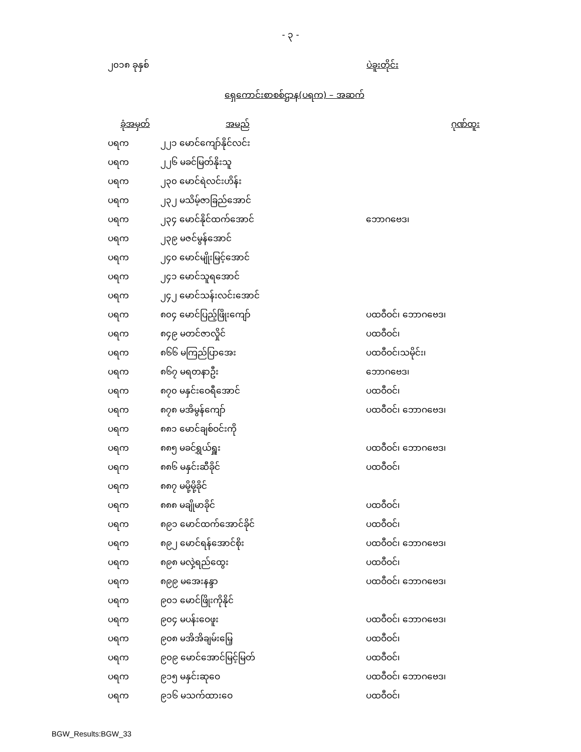- ၃ -
၂၀၁၈ ခုနှစ် ပဲခူးတိုင်း
ရှေကောင်းစာစစ်ဌာန(ပရက) – အဆက်
| ခုံအမှတ် | အမည် | ဂုဏ်ထူး |
| --- | --- | --- |
| ပရက | ၂၂၁ မောင်ကျော်နိုင်လင်း | |
| ပရက | ၂၂၆ မခင်မြတ်နိုးသူ | |
| ပရက | ၂၃၀ မောင်ရဲလင်းဟိန်း | |
| ပရက | ၂၃၂ မသိမ့်ဇာခြည်အောင် | |
| ပရက | ၂၃၄ မောင်နိုင်ထက်အောင် | ဘောဂဗေဒ၊ |
| ပရက | ၂၃၉ မဇင်မွန်အောင် | |
| ပရက | ၂၄၀ မောင်မျိုးမြင့်အောင် | |
| ပရက | ၂၄၁ မောင်သူရအောင် | |
| ပရက | ၂၄၂ မောင်သန်းလင်းအောင် | |
| ပရက | ၈၀၄ မောင်ပြည့်ဖြိုးကျော် | ပထဝီဝင်၊ ဘောဂဗေဒ၊ |
| ပရက | ၈၄၉ မတင်ဇာလှိုင် | ပထဝီဝင်၊ |
| ပရက | ၈၆၆ မကြည်ပြာအေး | ပထဝီဝင်၊သမိုင်း၊ |
| ပရက | ၈၆၇ မရတနာဦး | ဘောဂဗေဒ၊ |
| ပရက | ၈၇၀ မနှင်းဝေရီအောင် | ပထဝီဝင်၊ |
| ပရက | ၈၇၈ မအိမွန်ကျော် | ပထဝီဝင်၊ ဘောဂဗေဒ၊ |
| ပရက | ၈၈၁ မောင်ချစ်ဝင်းကို | |
| ပရက | ၈၈၅ မခင်ရွှယ်ရှူး | ပထဝီဝင်၊ ဘောဂဗေဒ၊ |
| ပရက | ၈၈၆ မနှင်းဆီခိုင် | ပထဝီဝင်၊ |
| ပရက | ၈၈၇ မမို့မို့ခိုင် | |
| ပရက | ၈၈၈ မချိုမာခိုင် | ပထဝီဝင်၊ |
| ပရက | ၈၉၁ မောင်ထက်အောင်ခိုင် | ပထဝီဝင်၊ |
| ပရက | ၈၉၂ မောင်ရန်အောင်စိုး | ပထဝီဝင်၊ ဘောဂဗေဒ၊ |
| ပရက | ၈၉၈ မလှဲ့ရည်ထွေး | ပထဝီဝင်၊ |
| ပရက | ၈၉၉ မအေးနန္ဒာ | ပထဝီဝင်၊ ဘောဂဗေဒ၊ |
| ပရက | ၉၀၁ မောင်ဖြိုးကိုနိုင် | |
| ပရက | ၉၀၄ မပန်းဝေဖူး | ပထဝီဝင်၊ ဘောဂဗေဒ၊ |
| ပရက | ၉၀၈ မအိအိချမ်းမြေ့ | ပထဝီဝင်၊ |
| ပရက | ၉၀၉ မောင်အောင်မြင့်မြတ် | ပထဝီဝင်၊ |
| ပရက | ၉၁၅ မနှင်းဆုဝေ | ပထဝီဝင်၊ ဘောဂဗေဒ၊ |
| ပရက | ၉၁၆ မသက်ထားဝေ | ပထဝီဝင်၊ |
BGW_Results:BGW_33